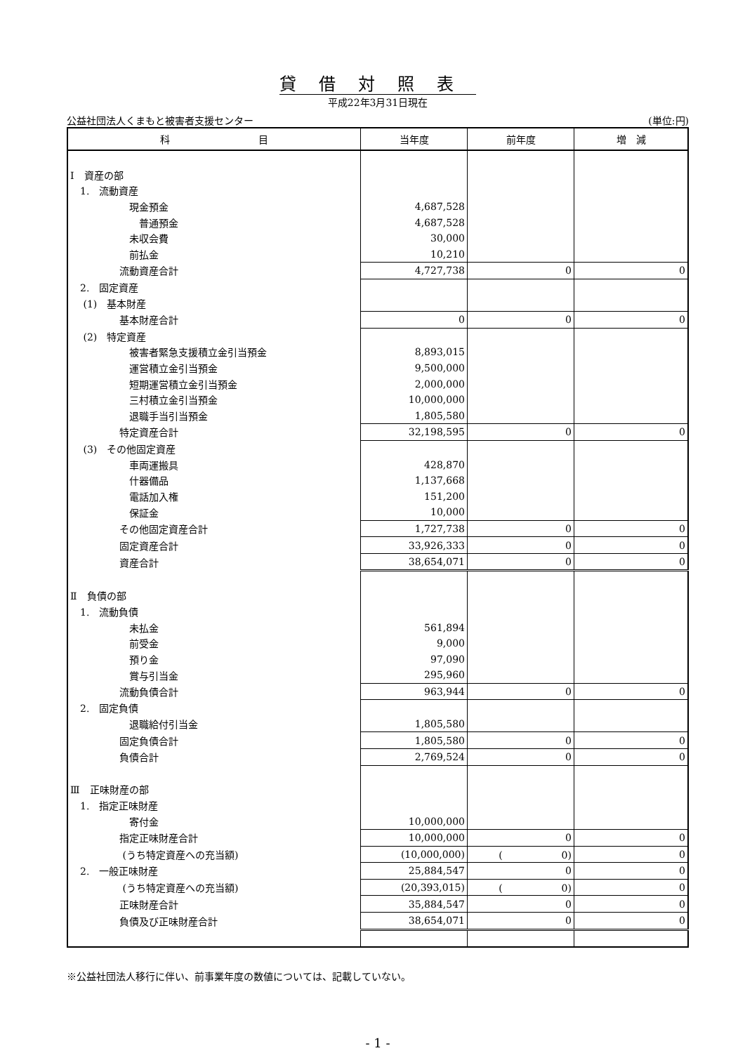貸借対照表
平成22年3月31日現在
公益社団法人くまもと被害者支援センター (単位:円)
| 科 目 | 当年度 | 前年度 | 増 減 |
| --- | --- | --- | --- |
| Ⅰ 資産の部 | | | |
| 1. 流動資産 | | | |
| 現金預金 | 4,687,528 | | |
| 普通預金 | 4,687,528 | | |
| 未収会費 | 30,000 | | |
| 前払金 | 10,210 | | |
| 流動資産合計 | 4,727,738 | 0 | 0 |
| 2. 固定資産 | | | |
| (1) 基本財産 | | | |
| 基本財産合計 | 0 | 0 | 0 |
| (2) 特定資産 | | | |
| 被害者緊急支援積立金引当預金 | 8,893,015 | | |
| 運営積立金引当預金 | 9,500,000 | | |
| 短期運営積立金引当預金 | 2,000,000 | | |
| 三村積立金引当預金 | 10,000,000 | | |
| 退職手当引当預金 | 1,805,580 | | |
| 特定資産合計 | 32,198,595 | 0 | 0 |
| (3) その他固定資産 | | | |
| 車両運搬具 | 428,870 | | |
| 什器備品 | 1,137,668 | | |
| 電話加入権 | 151,200 | | |
| 保証金 | 10,000 | | |
| その他固定資産合計 | 1,727,738 | 0 | 0 |
| 固定資産合計 | 33,926,333 | 0 | 0 |
| 資産合計 | 38,654,071 | 0 | 0 |
| Ⅱ 負債の部 | | | |
| 1. 流動負債 | | | |
| 未払金 | 561,894 | | |
| 前受金 | 9,000 | | |
| 預り金 | 97,090 | | |
| 賞与引当金 | 295,960 | | |
| 流動負債合計 | 963,944 | 0 | 0 |
| 2. 固定負債 | | | |
| 退職給付引当金 | 1,805,580 | | |
| 固定負債合計 | 1,805,580 | 0 | 0 |
| 負債合計 | 2,769,524 | 0 | 0 |
| Ⅲ 正味財産の部 | | | |
| 1. 指定正味財産 | | | |
| 寄付金 | 10,000,000 | | |
| 指定正味財産合計 | 10,000,000 | 0 | 0 |
| (うち特定資産への充当額) | (10,000,000) | ( 0) | 0 |
| 2. 一般正味財産 | 25,884,547 | 0 | 0 |
| (うち特定資産への充当額) | (20,393,015) | ( 0) | 0 |
| 正味財産合計 | 35,884,547 | 0 | 0 |
| 負債及び正味財産合計 | 38,654,071 | 0 | 0 |
※公益社団法人移行に伴い、前事業年度の数値については、記載していない。
- 1 -